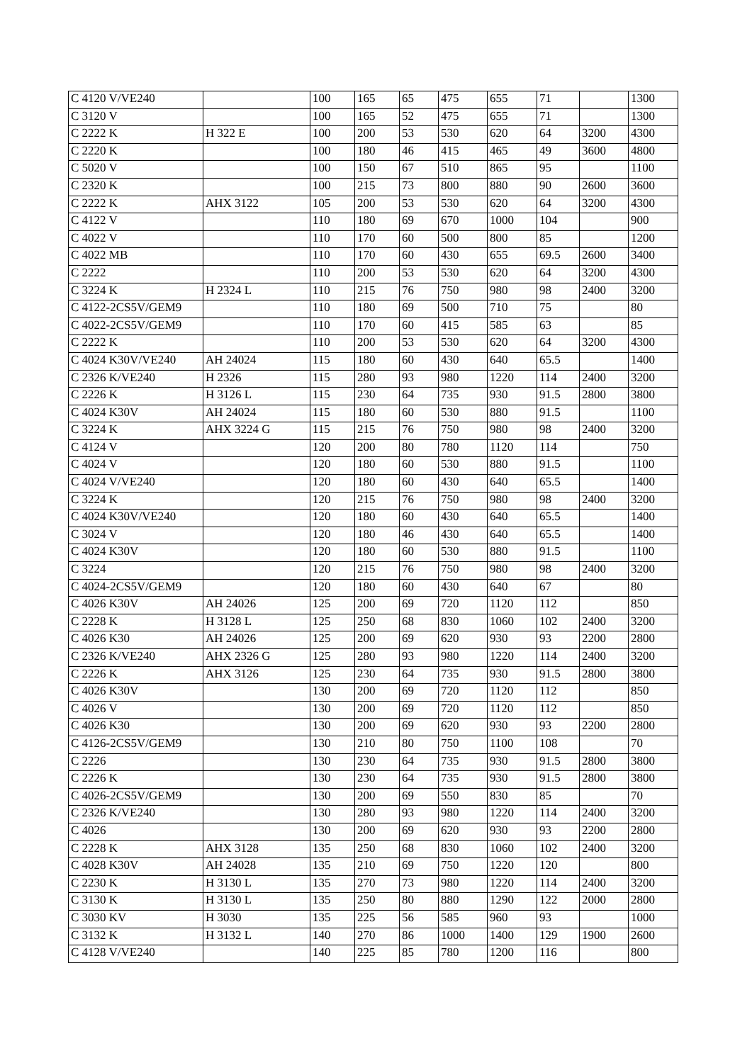| C 4120 V/VE240 | | 100 | 165 | 65 | 475 | 655 | 71 | | 1300 |
| C 3120 V | | 100 | 165 | 52 | 475 | 655 | 71 | | 1300 |
| C 2222 K | H 322 E | 100 | 200 | 53 | 530 | 620 | 64 | 3200 | 4300 |
| C 2220 K | | 100 | 180 | 46 | 415 | 465 | 49 | 3600 | 4800 |
| C 5020 V | | 100 | 150 | 67 | 510 | 865 | 95 | | 1100 |
| C 2320 K | | 100 | 215 | 73 | 800 | 880 | 90 | 2600 | 3600 |
| C 2222 K | AHX 3122 | 105 | 200 | 53 | 530 | 620 | 64 | 3200 | 4300 |
| C 4122 V | | 110 | 180 | 69 | 670 | 1000 | 104 | | 900 |
| C 4022 V | | 110 | 170 | 60 | 500 | 800 | 85 | | 1200 |
| C 4022 MB | | 110 | 170 | 60 | 430 | 655 | 69.5 | 2600 | 3400 |
| C 2222 | | 110 | 200 | 53 | 530 | 620 | 64 | 3200 | 4300 |
| C 3224 K | H 2324 L | 110 | 215 | 76 | 750 | 980 | 98 | 2400 | 3200 |
| C 4122-2CS5V/GEM9 | | 110 | 180 | 69 | 500 | 710 | 75 | | 80 |
| C 4022-2CS5V/GEM9 | | 110 | 170 | 60 | 415 | 585 | 63 | | 85 |
| C 2222 K | | 110 | 200 | 53 | 530 | 620 | 64 | 3200 | 4300 |
| C 4024 K30V/VE240 | AH 24024 | 115 | 180 | 60 | 430 | 640 | 65.5 | | 1400 |
| C 2326 K/VE240 | H 2326 | 115 | 280 | 93 | 980 | 1220 | 114 | 2400 | 3200 |
| C 2226 K | H 3126 L | 115 | 230 | 64 | 735 | 930 | 91.5 | 2800 | 3800 |
| C 4024 K30V | AH 24024 | 115 | 180 | 60 | 530 | 880 | 91.5 | | 1100 |
| C 3224 K | AHX 3224 G | 115 | 215 | 76 | 750 | 980 | 98 | 2400 | 3200 |
| C 4124 V | | 120 | 200 | 80 | 780 | 1120 | 114 | | 750 |
| C 4024 V | | 120 | 180 | 60 | 530 | 880 | 91.5 | | 1100 |
| C 4024 V/VE240 | | 120 | 180 | 60 | 430 | 640 | 65.5 | | 1400 |
| C 3224 K | | 120 | 215 | 76 | 750 | 980 | 98 | 2400 | 3200 |
| C 4024 K30V/VE240 | | 120 | 180 | 60 | 430 | 640 | 65.5 | | 1400 |
| C 3024 V | | 120 | 180 | 46 | 430 | 640 | 65.5 | | 1400 |
| C 4024 K30V | | 120 | 180 | 60 | 530 | 880 | 91.5 | | 1100 |
| C 3224 | | 120 | 215 | 76 | 750 | 980 | 98 | 2400 | 3200 |
| C 4024-2CS5V/GEM9 | | 120 | 180 | 60 | 430 | 640 | 67 | | 80 |
| C 4026 K30V | AH 24026 | 125 | 200 | 69 | 720 | 1120 | 112 | | 850 |
| C 2228 K | H 3128 L | 125 | 250 | 68 | 830 | 1060 | 102 | 2400 | 3200 |
| C 4026 K30 | AH 24026 | 125 | 200 | 69 | 620 | 930 | 93 | 2200 | 2800 |
| C 2326 K/VE240 | AHX 2326 G | 125 | 280 | 93 | 980 | 1220 | 114 | 2400 | 3200 |
| C 2226 K | AHX 3126 | 125 | 230 | 64 | 735 | 930 | 91.5 | 2800 | 3800 |
| C 4026 K30V | | 130 | 200 | 69 | 720 | 1120 | 112 | | 850 |
| C 4026 V | | 130 | 200 | 69 | 720 | 1120 | 112 | | 850 |
| C 4026 K30 | | 130 | 200 | 69 | 620 | 930 | 93 | 2200 | 2800 |
| C 4126-2CS5V/GEM9 | | 130 | 210 | 80 | 750 | 1100 | 108 | | 70 |
| C 2226 | | 130 | 230 | 64 | 735 | 930 | 91.5 | 2800 | 3800 |
| C 2226 K | | 130 | 230 | 64 | 735 | 930 | 91.5 | 2800 | 3800 |
| C 4026-2CS5V/GEM9 | | 130 | 200 | 69 | 550 | 830 | 85 | | 70 |
| C 2326 K/VE240 | | 130 | 280 | 93 | 980 | 1220 | 114 | 2400 | 3200 |
| C 4026 | | 130 | 200 | 69 | 620 | 930 | 93 | 2200 | 2800 |
| C 2228 K | AHX 3128 | 135 | 250 | 68 | 830 | 1060 | 102 | 2400 | 3200 |
| C 4028 K30V | AH 24028 | 135 | 210 | 69 | 750 | 1220 | 120 | | 800 |
| C 2230 K | H 3130 L | 135 | 270 | 73 | 980 | 1220 | 114 | 2400 | 3200 |
| C 3130 K | H 3130 L | 135 | 250 | 80 | 880 | 1290 | 122 | 2000 | 2800 |
| C 3030 KV | H 3030 | 135 | 225 | 56 | 585 | 960 | 93 | | 1000 |
| C 3132 K | H 3132 L | 140 | 270 | 86 | 1000 | 1400 | 129 | 1900 | 2600 |
| C 4128 V/VE240 | | 140 | 225 | 85 | 780 | 1200 | 116 | | 800 |